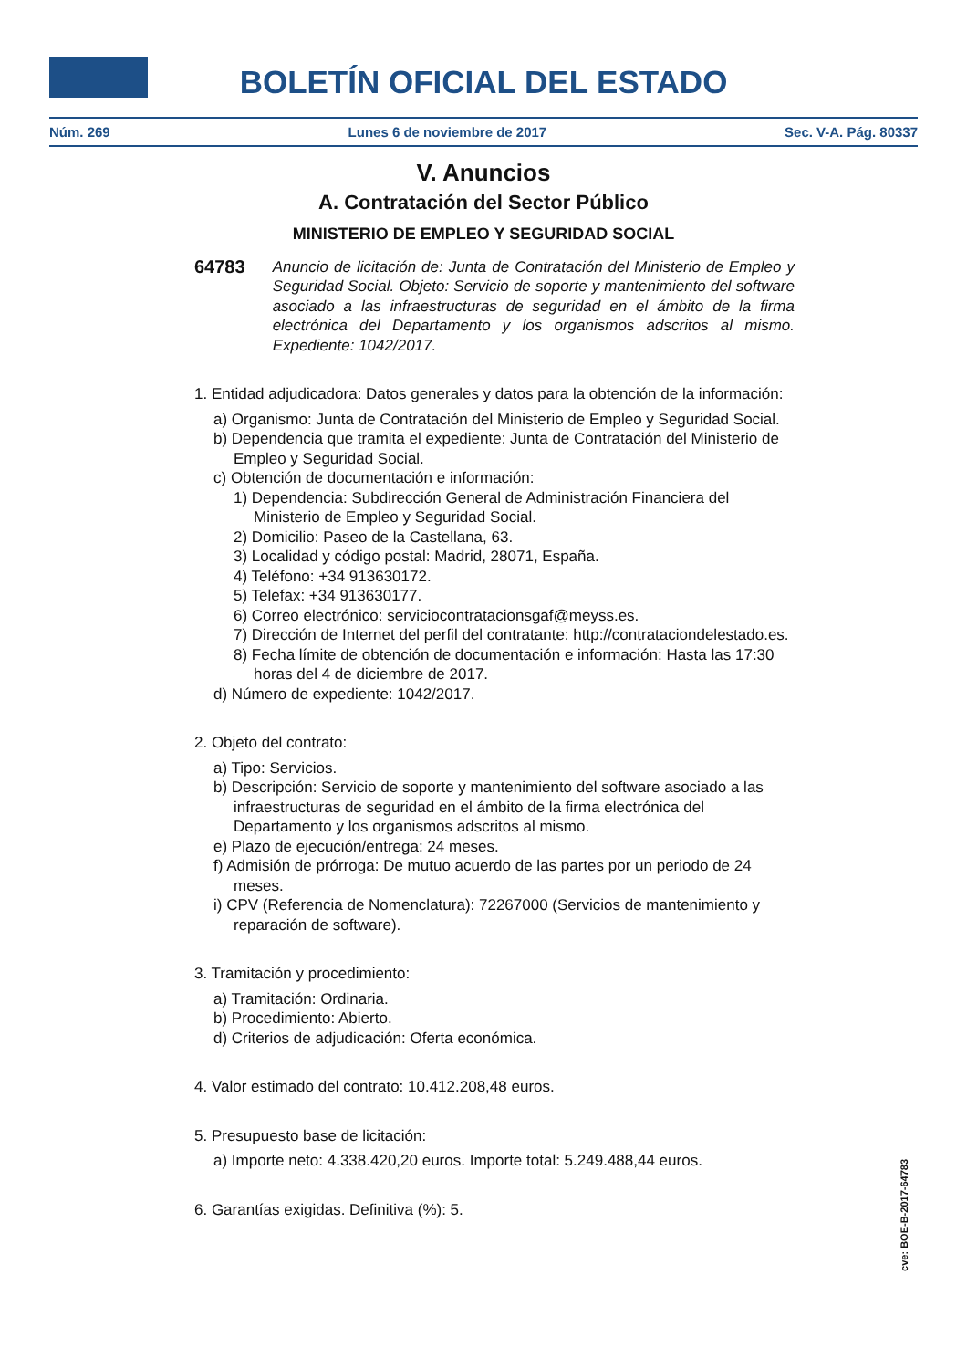BOLETÍN OFICIAL DEL ESTADO
Núm. 269 Lunes 6 de noviembre de 2017 Sec. V-A. Pág. 80337
V. Anuncios
A. Contratación del Sector Público
MINISTERIO DE EMPLEO Y SEGURIDAD SOCIAL
64783 Anuncio de licitación de: Junta de Contratación del Ministerio de Empleo y Seguridad Social. Objeto: Servicio de soporte y mantenimiento del software asociado a las infraestructuras de seguridad en el ámbito de la firma electrónica del Departamento y los organismos adscritos al mismo. Expediente: 1042/2017.
1. Entidad adjudicadora: Datos generales y datos para la obtención de la información:
a) Organismo: Junta de Contratación del Ministerio de Empleo y Seguridad Social.
b) Dependencia que tramita el expediente: Junta de Contratación del Ministerio de Empleo y Seguridad Social.
c) Obtención de documentación e información:
1) Dependencia: Subdirección General de Administración Financiera del Ministerio de Empleo y Seguridad Social.
2) Domicilio: Paseo de la Castellana, 63.
3) Localidad y código postal: Madrid, 28071, España.
4) Teléfono: +34 913630172.
5) Telefax: +34 913630177.
6) Correo electrónico: serviciocontratacionsgaf@meyss.es.
7) Dirección de Internet del perfil del contratante: http://contrataciondelestado.es.
8) Fecha límite de obtención de documentación e información: Hasta las 17:30 horas del 4 de diciembre de 2017.
d) Número de expediente: 1042/2017.
2. Objeto del contrato:
a) Tipo: Servicios.
b) Descripción: Servicio de soporte y mantenimiento del software asociado a las infraestructuras de seguridad en el ámbito de la firma electrónica del Departamento y los organismos adscritos al mismo.
e) Plazo de ejecución/entrega: 24 meses.
f) Admisión de prórroga: De mutuo acuerdo de las partes por un periodo de 24 meses.
i) CPV (Referencia de Nomenclatura): 72267000 (Servicios de mantenimiento y reparación de software).
3. Tramitación y procedimiento:
a) Tramitación: Ordinaria.
b) Procedimiento: Abierto.
d) Criterios de adjudicación: Oferta económica.
4. Valor estimado del contrato: 10.412.208,48 euros.
5. Presupuesto base de licitación:
a) Importe neto: 4.338.420,20 euros. Importe total: 5.249.488,44 euros.
6. Garantías exigidas. Definitiva (%): 5.
cve: BOE-B-2017-64783